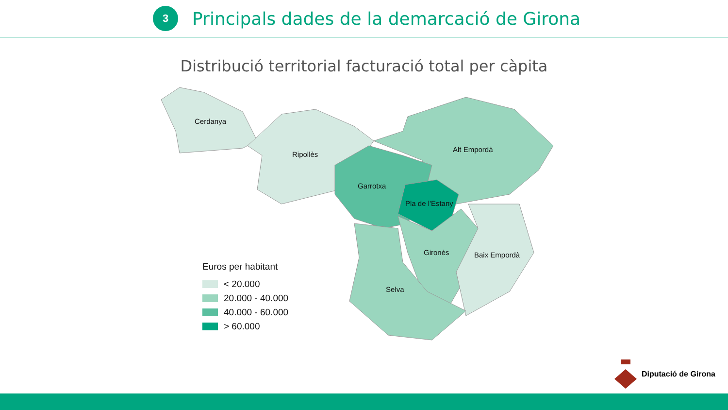3
Principals dades de la demarcació de Girona
Distribució territorial facturació total per càpita
Cerdanya
Ripollès
Alt Empordà
Garrotxa
Pla de l'Estany
Gironès
Baix Empordà
Selva
Euros per habitant
< 20.000
20.000 - 40.000
40.000 - 60.000
> 60.000
Diputació de Girona